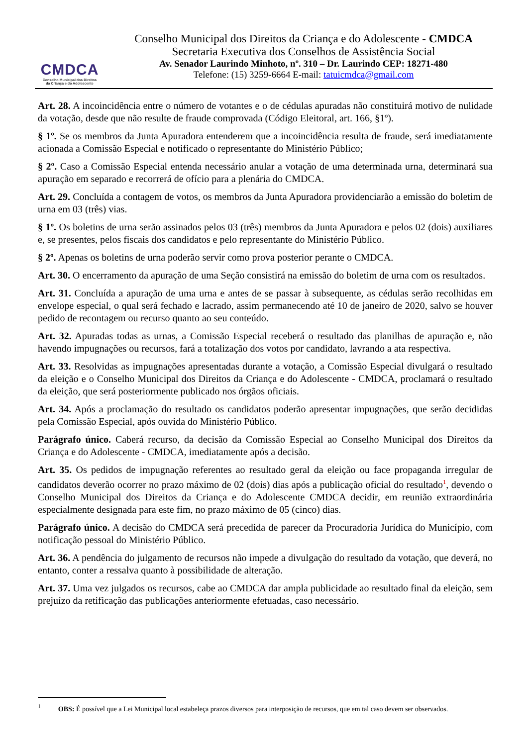CMDCA
Conselho Municipal dos Direitos
da Criança e do Adolescente
Conselho Municipal dos Direitos da Criança e do Adolescente - CMDCA
Secretaria Executiva dos Conselhos de Assistência Social
Av. Senador Laurindo Minhoto, nº. 310 – Dr. Laurindo CEP: 18271-480
Telefone: (15) 3259-6664 E-mail: tatuicmdca@gmail.com
Art. 28. A incoincidência entre o número de votantes e o de cédulas apuradas não constituirá motivo de nulidade da votação, desde que não resulte de fraude comprovada (Código Eleitoral, art. 166, §1º).
§ 1º. Se os membros da Junta Apuradora entenderem que a incoincidência resulta de fraude, será imediatamente acionada a Comissão Especial e notificado o representante do Ministério Público;
§ 2º. Caso a Comissão Especial entenda necessário anular a votação de uma determinada urna, determinará sua apuração em separado e recorrerá de ofício para a plenária do CMDCA.
Art. 29. Concluída a contagem de votos, os membros da Junta Apuradora providenciarão a emissão do boletim de urna em 03 (três) vias.
§ 1º. Os boletins de urna serão assinados pelos 03 (três) membros da Junta Apuradora e pelos 02 (dois) auxiliares e, se presentes, pelos fiscais dos candidatos e pelo representante do Ministério Público.
§ 2º. Apenas os boletins de urna poderão servir como prova posterior perante o CMDCA.
Art. 30. O encerramento da apuração de uma Seção consistirá na emissão do boletim de urna com os resultados.
Art. 31. Concluída a apuração de uma urna e antes de se passar à subsequente, as cédulas serão recolhidas em envelope especial, o qual será fechado e lacrado, assim permanecendo até 10 de janeiro de 2020, salvo se houver pedido de recontagem ou recurso quanto ao seu conteúdo.
Art. 32. Apuradas todas as urnas, a Comissão Especial receberá o resultado das planilhas de apuração e, não havendo impugnações ou recursos, fará a totalização dos votos por candidato, lavrando a ata respectiva.
Art. 33. Resolvidas as impugnações apresentadas durante a votação, a Comissão Especial divulgará o resultado da eleição e o Conselho Municipal dos Direitos da Criança e do Adolescente - CMDCA, proclamará o resultado da eleição, que será posteriormente publicado nos órgãos oficiais.
Art. 34. Após a proclamação do resultado os candidatos poderão apresentar impugnações, que serão decididas pela Comissão Especial, após ouvida do Ministério Público.
Parágrafo único. Caberá recurso, da decisão da Comissão Especial ao Conselho Municipal dos Direitos da Criança e do Adolescente - CMDCA, imediatamente após a decisão.
Art. 35. Os pedidos de impugnação referentes ao resultado geral da eleição ou face propaganda irregular de candidatos deverão ocorrer no prazo máximo de 02 (dois) dias após a publicação oficial do resultado<sup>1</sup>, devendo o Conselho Municipal dos Direitos da Criança e do Adolescente CMDCA decidir, em reunião extraordinária especialmente designada para este fim, no prazo máximo de 05 (cinco) dias.
Parágrafo único. A decisão do CMDCA será precedida de parecer da Procuradoria Jurídica do Município, com notificação pessoal do Ministério Público.
Art. 36. A pendência do julgamento de recursos não impede a divulgação do resultado da votação, que deverá, no entanto, conter a ressalva quanto à possibilidade de alteração.
Art. 37. Uma vez julgados os recursos, cabe ao CMDCA dar ampla publicidade ao resultado final da eleição, sem prejuízo da retificação das publicações anteriormente efetuadas, caso necessário.
<sup>1</sup> OBS: É possível que a Lei Municipal local estabeleça prazos diversos para interposição de recursos, que em tal caso devem ser observados.